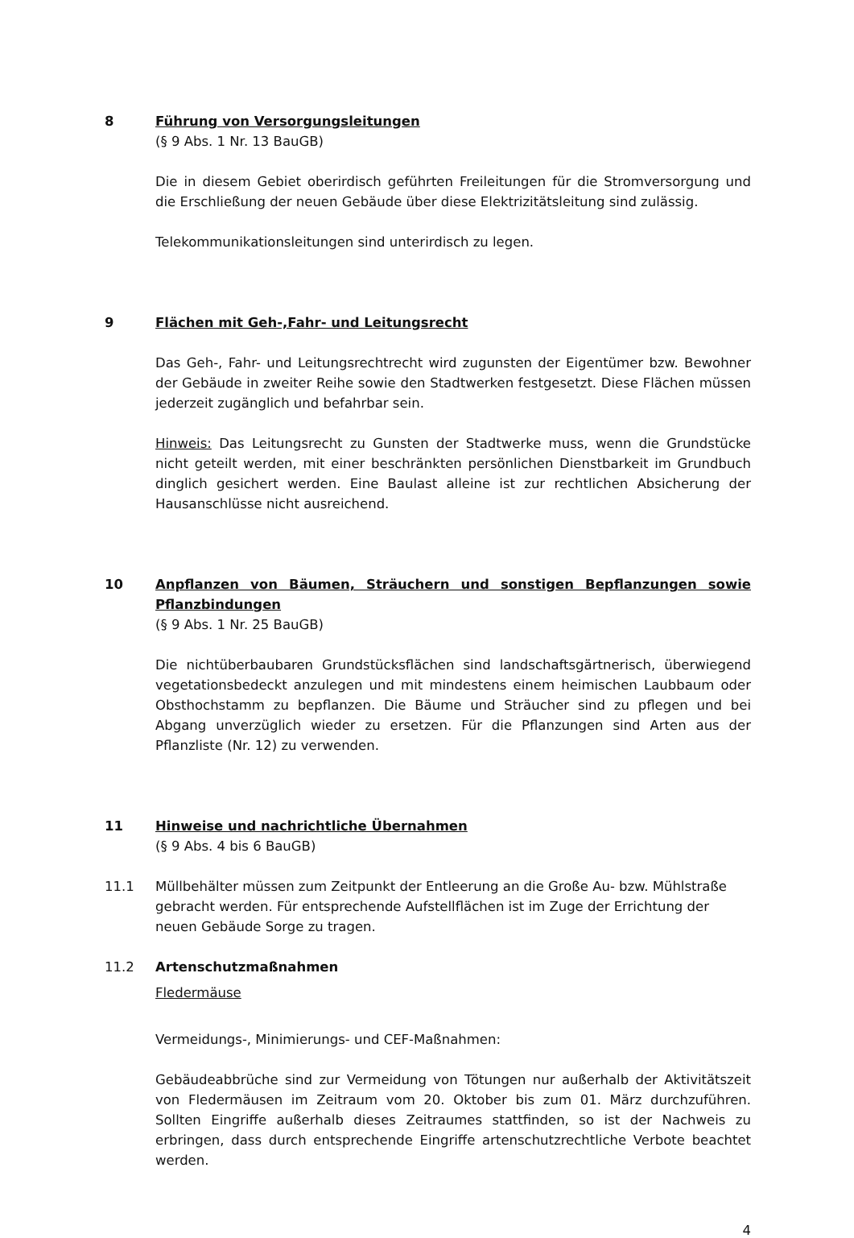8 Führung von Versorgungsleitungen
(§ 9 Abs. 1 Nr. 13 BauGB)
Die in diesem Gebiet oberirdisch geführten Freileitungen für die Stromversorgung und die Erschließung der neuen Gebäude über diese Elektrizitätsleitung sind zulässig.
Telekommunikationsleitungen sind unterirdisch zu legen.
9 Flächen mit Geh-,Fahr- und Leitungsrecht
Das Geh-, Fahr- und Leitungsrechtrecht wird zugunsten der Eigentümer bzw. Bewohner der Gebäude in zweiter Reihe sowie den Stadtwerken festgesetzt. Diese Flächen müssen jederzeit zugänglich und befahrbar sein.
Hinweis: Das Leitungsrecht zu Gunsten der Stadtwerke muss, wenn die Grundstücke nicht geteilt werden, mit einer beschränkten persönlichen Dienstbarkeit im Grundbuch dinglich gesichert werden. Eine Baulast alleine ist zur rechtlichen Absicherung der Hausanschlüsse nicht ausreichend.
10 Anpflanzen von Bäumen, Sträuchern und sonstigen Bepflanzungen sowie Pflanzbindungen
(§ 9 Abs. 1 Nr. 25 BauGB)
Die nichtüberbaubaren Grundstücksflächen sind landschaftsgärtnerisch, überwiegend vegetationsbedeckt anzulegen und mit mindestens einem heimischen Laubbaum oder Obsthochstamm zu bepflanzen. Die Bäume und Sträucher sind zu pflegen und bei Abgang unverzüglich wieder zu ersetzen. Für die Pflanzungen sind Arten aus der Pflanzliste (Nr. 12) zu verwenden.
11 Hinweise und nachrichtliche Übernahmen
(§ 9 Abs. 4 bis 6 BauGB)
11.1 Müllbehälter müssen zum Zeitpunkt der Entleerung an die Große Au- bzw. Mühlstraße gebracht werden. Für entsprechende Aufstellflächen ist im Zuge der Errichtung der neuen Gebäude Sorge zu tragen.
11.2 Artenschutzmaßnahmen
Fledermäuse
Vermeidungs-, Minimierungs- und CEF-Maßnahmen:
Gebäudeabbrüche sind zur Vermeidung von Tötungen nur außerhalb der Aktivitätszeit von Fledermäusen im Zeitraum vom 20. Oktober bis zum 01. März durchzuführen. Sollten Eingriffe außerhalb dieses Zeitraumes stattfinden, so ist der Nachweis zu erbringen, dass durch entsprechende Eingriffe artenschutzrechtliche Verbote beachtet werden.
4